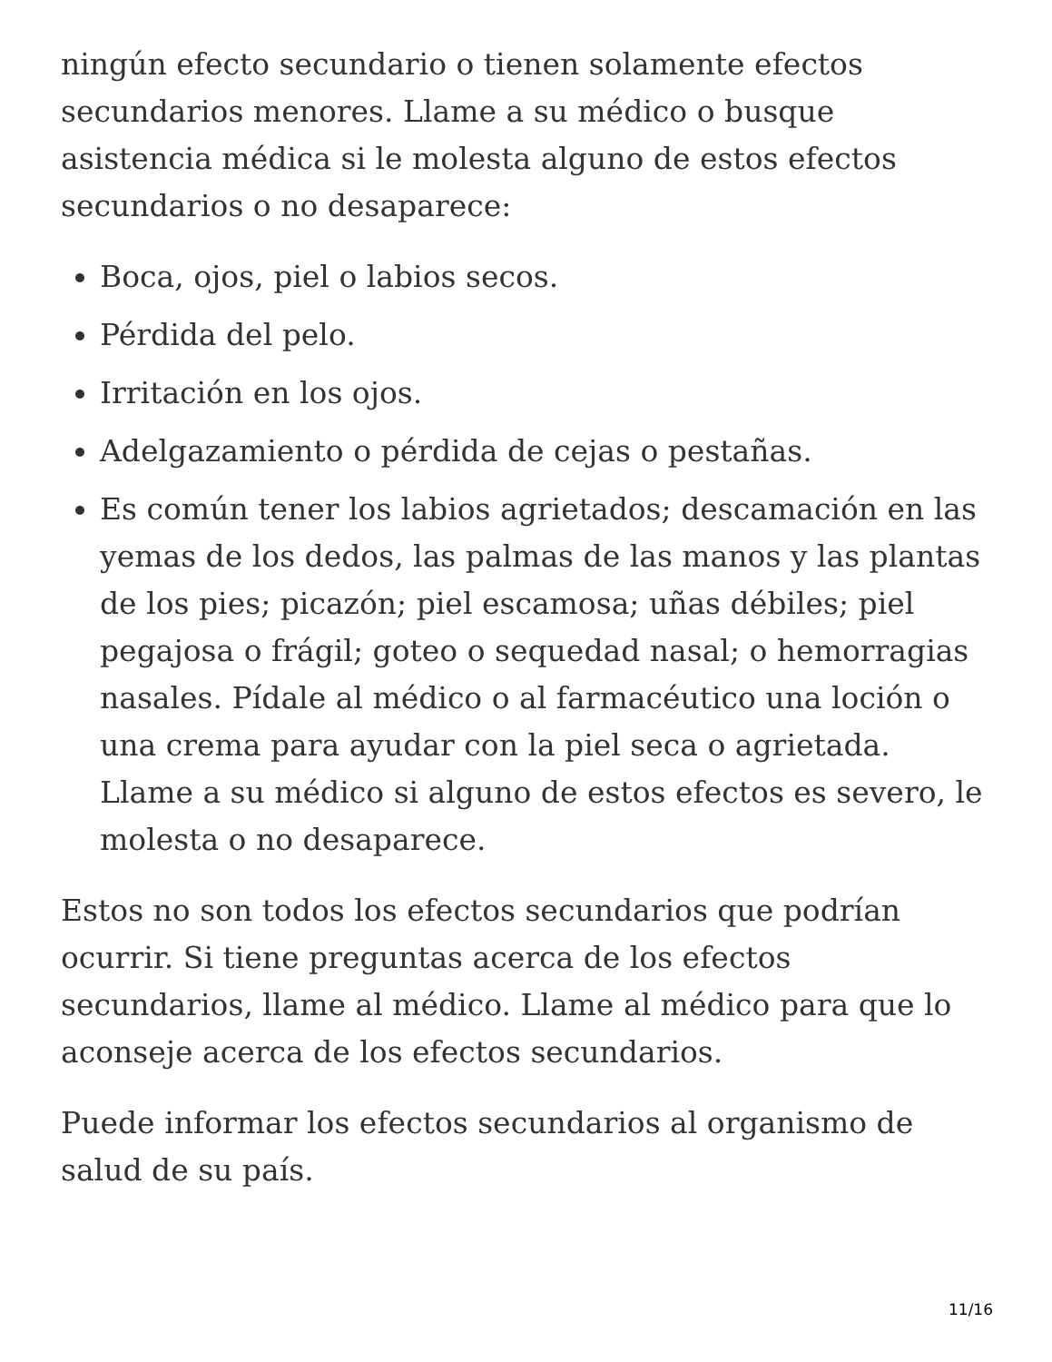ningún efecto secundario o tienen solamente efectos secundarios menores. Llame a su médico o busque asistencia médica si le molesta alguno de estos efectos secundarios o no desaparece:
Boca, ojos, piel o labios secos.
Pérdida del pelo.
Irritación en los ojos.
Adelgazamiento o pérdida de cejas o pestañas.
Es común tener los labios agrietados; descamación en las yemas de los dedos, las palmas de las manos y las plantas de los pies; picazón; piel escamosa; uñas débiles; piel pegajosa o frágil; goteo o sequedad nasal; o hemorragias nasales. Pídale al médico o al farmacéutico una loción o una crema para ayudar con la piel seca o agrietada. Llame a su médico si alguno de estos efectos es severo, le molesta o no desaparece.
Estos no son todos los efectos secundarios que podrían ocurrir. Si tiene preguntas acerca de los efectos secundarios, llame al médico. Llame al médico para que lo aconseje acerca de los efectos secundarios.
Puede informar los efectos secundarios al organismo de salud de su país.
11/16